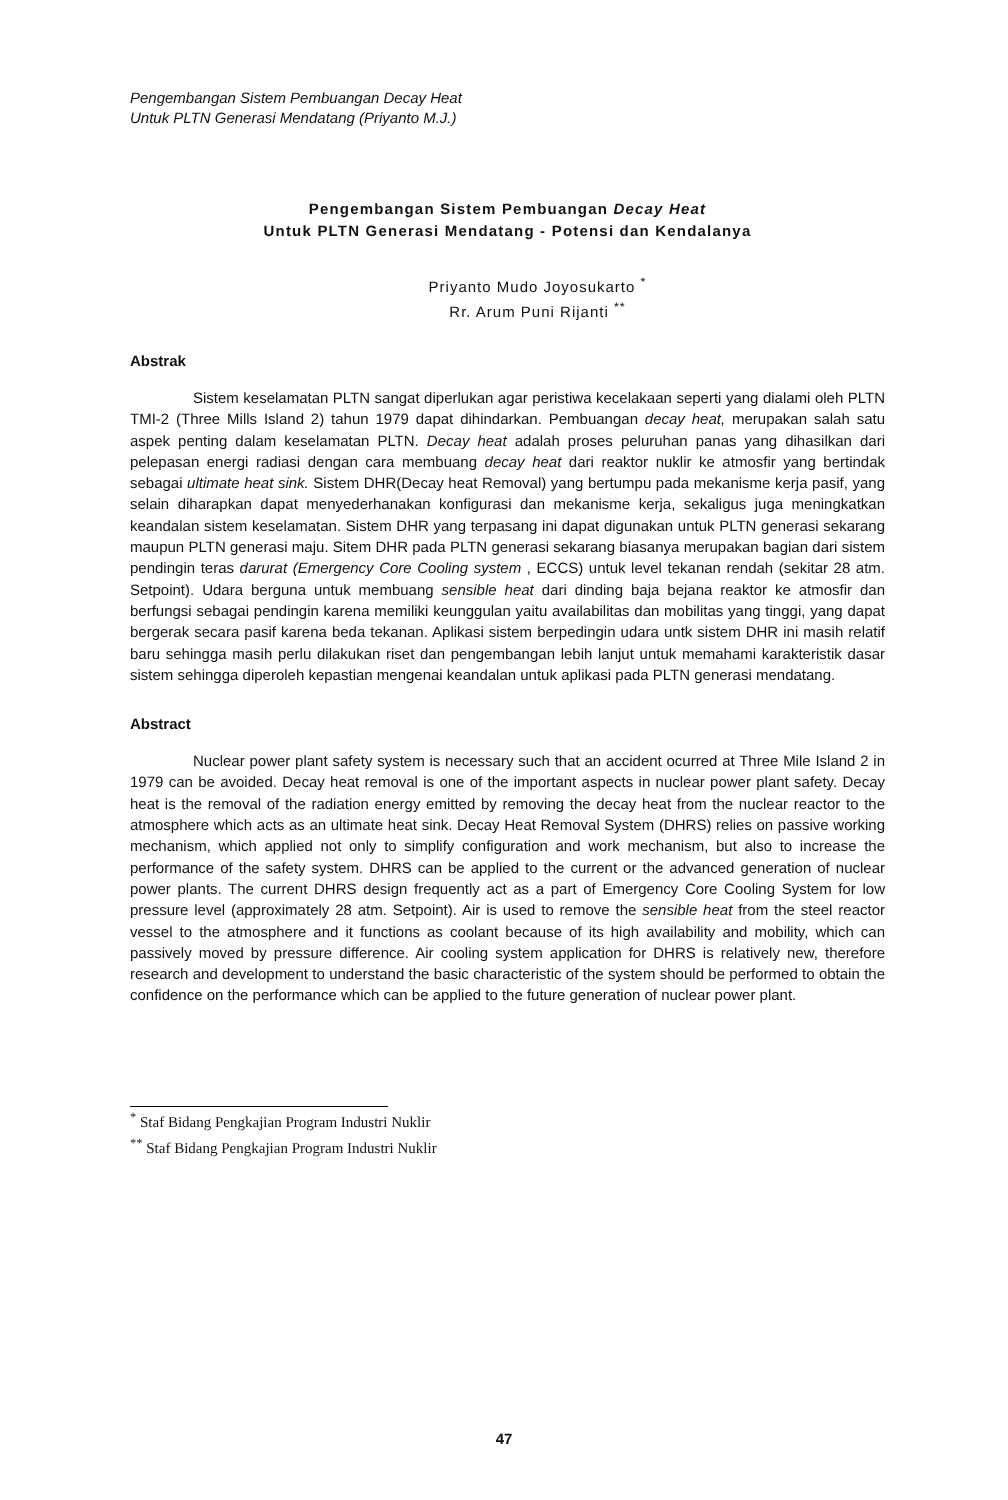Pengembangan Sistem Pembuangan Decay Heat
Untuk PLTN Generasi Mendatang (Priyanto M.J.)
Pengembangan Sistem Pembuangan Decay Heat
Untuk PLTN Generasi Mendatang - Potensi dan Kendalanya
Priyanto Mudo Joyosukarto <sup>*</sup>
Rr. Arum Puni Rijanti <sup>**</sup>
Abstrak
Sistem keselamatan PLTN sangat diperlukan agar peristiwa kecelakaan seperti yang dialami oleh PLTN TMI-2 (Three Mills Island 2) tahun 1979 dapat dihindarkan. Pembuangan decay heat, merupakan salah satu aspek penting dalam keselamatan PLTN. Decay heat adalah proses peluruhan panas yang dihasilkan dari pelepasan energi radiasi dengan cara membuang decay heat dari reaktor nuklir ke atmosfir yang bertindak sebagai ultimate heat sink. Sistem DHR(Decay heat Removal) yang bertumpu pada mekanisme kerja pasif, yang selain diharapkan dapat menyederhanakan konfigurasi dan mekanisme kerja, sekaligus juga meningkatkan keandalan sistem keselamatan. Sistem DHR yang terpasang ini dapat digunakan untuk PLTN generasi sekarang maupun PLTN generasi maju. Sitem DHR pada PLTN generasi sekarang biasanya merupakan bagian dari sistem pendingin teras darurat (Emergency Core Cooling system , ECCS) untuk level tekanan rendah (sekitar 28 atm. Setpoint). Udara berguna untuk membuang sensible heat dari dinding baja bejana reaktor ke atmosfir dan berfungsi sebagai pendingin karena memiliki keunggulan yaitu availabilitas dan mobilitas yang tinggi, yang dapat bergerak secara pasif karena beda tekanan. Aplikasi sistem berpedingin udara untk sistem DHR ini masih relatif baru sehingga masih perlu dilakukan riset dan pengembangan lebih lanjut untuk memahami karakteristik dasar sistem sehingga diperoleh kepastian mengenai keandalan untuk aplikasi pada PLTN generasi mendatang.
Abstract
Nuclear power plant safety system is necessary such that an accident ocurred at Three Mile Island 2 in 1979 can be avoided. Decay heat removal is one of the important aspects in nuclear power plant safety. Decay heat is the removal of the radiation energy emitted by removing the decay heat from the nuclear reactor to the atmosphere which acts as an ultimate heat sink. Decay Heat Removal System (DHRS) relies on passive working mechanism, which applied not only to simplify configuration and work mechanism, but also to increase the performance of the safety system. DHRS can be applied to the current or the advanced generation of nuclear power plants. The current DHRS design frequently act as a part of Emergency Core Cooling System for low pressure level (approximately 28 atm. Setpoint). Air is used to remove the sensible heat from the steel reactor vessel to the atmosphere and it functions as coolant because of its high availability and mobility, which can passively moved by pressure difference. Air cooling system application for DHRS is relatively new, therefore research and development to understand the basic characteristic of the system should be performed to obtain the confidence on the performance which can be applied to the future generation of nuclear power plant.
<sup>*</sup> Staf Bidang Pengkajian Program Industri Nuklir
<sup>**</sup> Staf Bidang Pengkajian Program Industri Nuklir
47